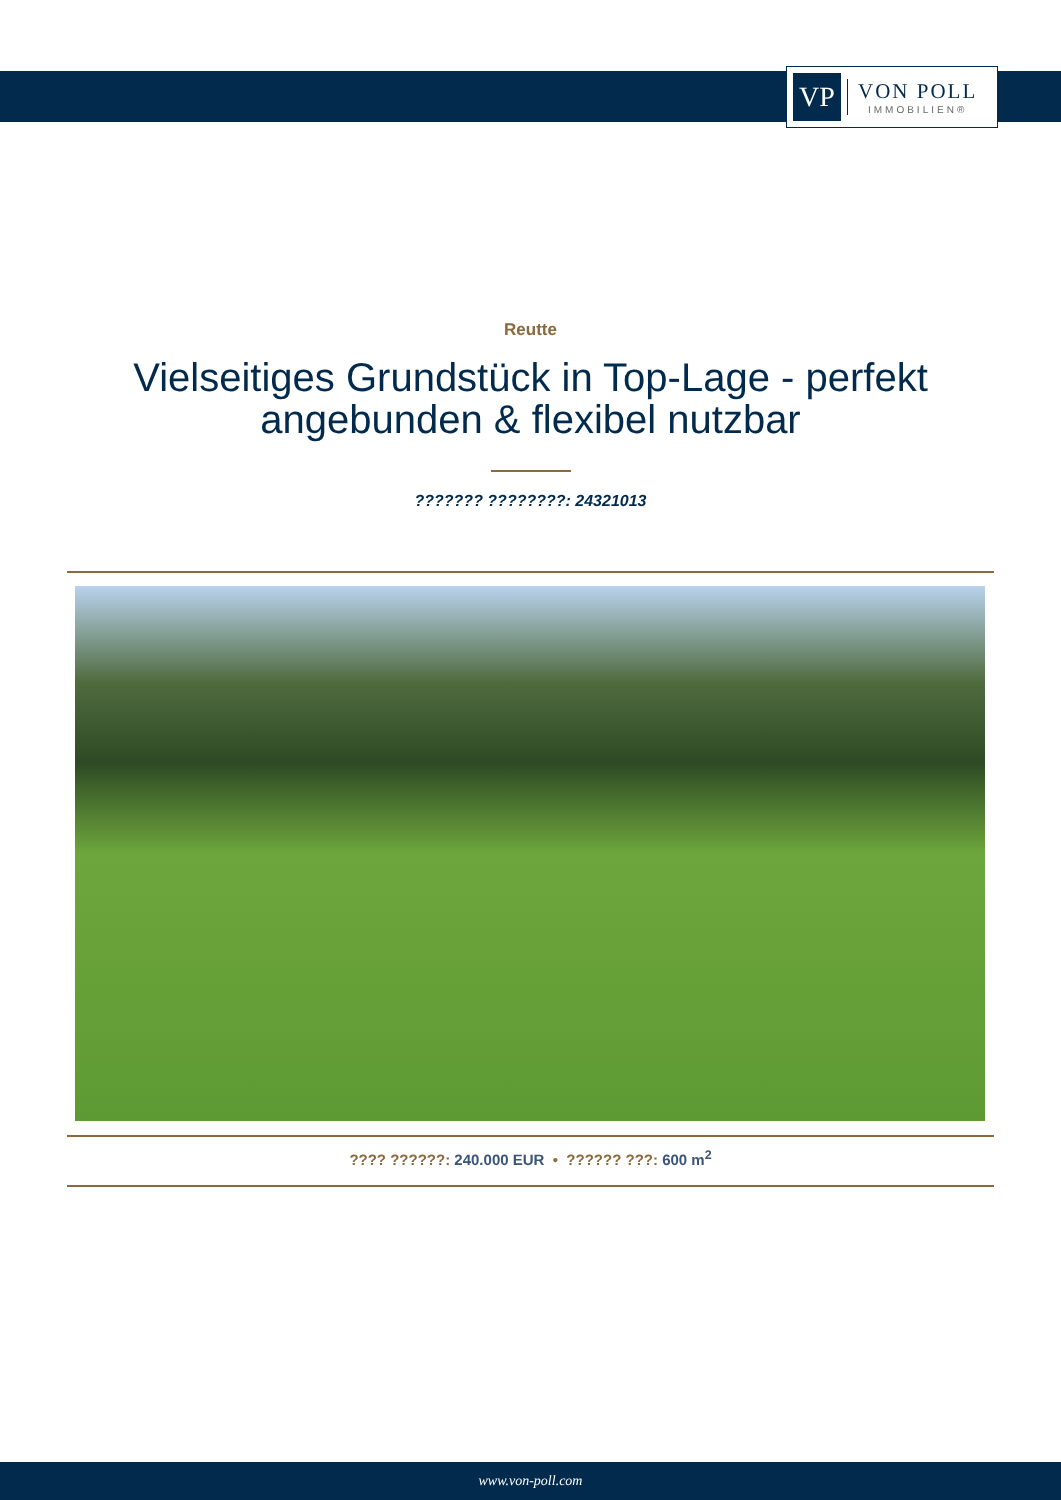VP
VON POLL
IMMOBILIEN®
Reutte
Vielseitiges Grundstück in Top-Lage - perfekt angebunden & flexibel nutzbar
??????? ????????: 24321013
???? ??????: 240.000 EUR • ?????? ???: 600 m<sup>2</sup>
www.von-poll.com